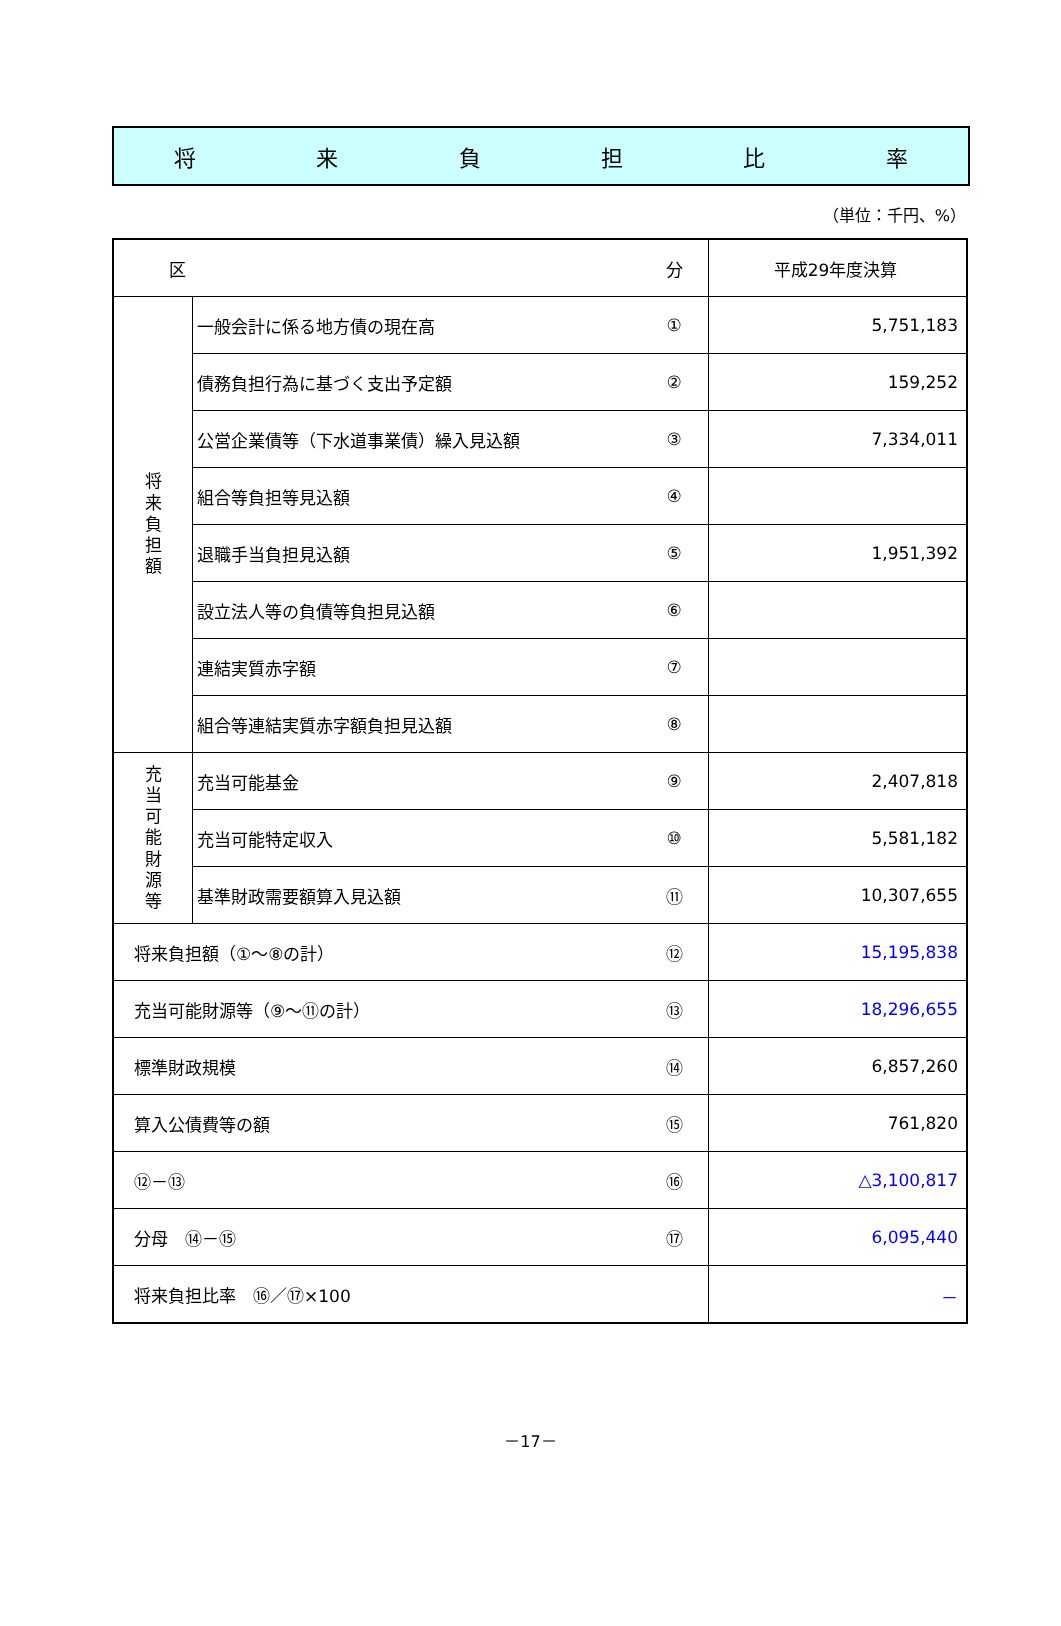将来負担比率
（単位：千円、%）
| 区 | | 分 | 平成29年度決算 |
| --- | --- | --- | --- |
| 将 来 負 担 額 | 一般会計に係る地方債の現在高 | ① | 5,751,183 |
| | 債務負担行為に基づく支出予定額 | ② | 159,252 |
| | 公営企業債等（下水道事業債）繰入見込額 | ③ | 7,334,011 |
| | 組合等負担等見込額 | ④ | |
| | 退職手当負担見込額 | ⑤ | 1,951,392 |
| | 設立法人等の負債等負担見込額 | ⑥ | |
| | 連結実質赤字額 | ⑦ | |
| | 組合等連結実質赤字額負担見込額 | ⑧ | |
| 充 当 可 能 財 源 等 | 充当可能基金 | ⑨ | 2,407,818 |
| | 充当可能特定収入 | ⑩ | 5,581,182 |
| | 基準財政需要額算入見込額 | ⑪ | 10,307,655 |
| 将来負担額（①～⑧の計） | | ⑫ | 15,195,838 |
| 充当可能財源等（⑨～⑪の計） | | ⑬ | 18,296,655 |
| 標準財政規模 | | ⑭ | 6,857,260 |
| 算入公債費等の額 | | ⑮ | 761,820 |
| ⑫－⑬ | | ⑯ | △3,100,817 |
| 分母 ⑭－⑮ | | ⑰ | 6,095,440 |
| 将来負担比率 ⑯／⑰×100 | | | － |
－17－